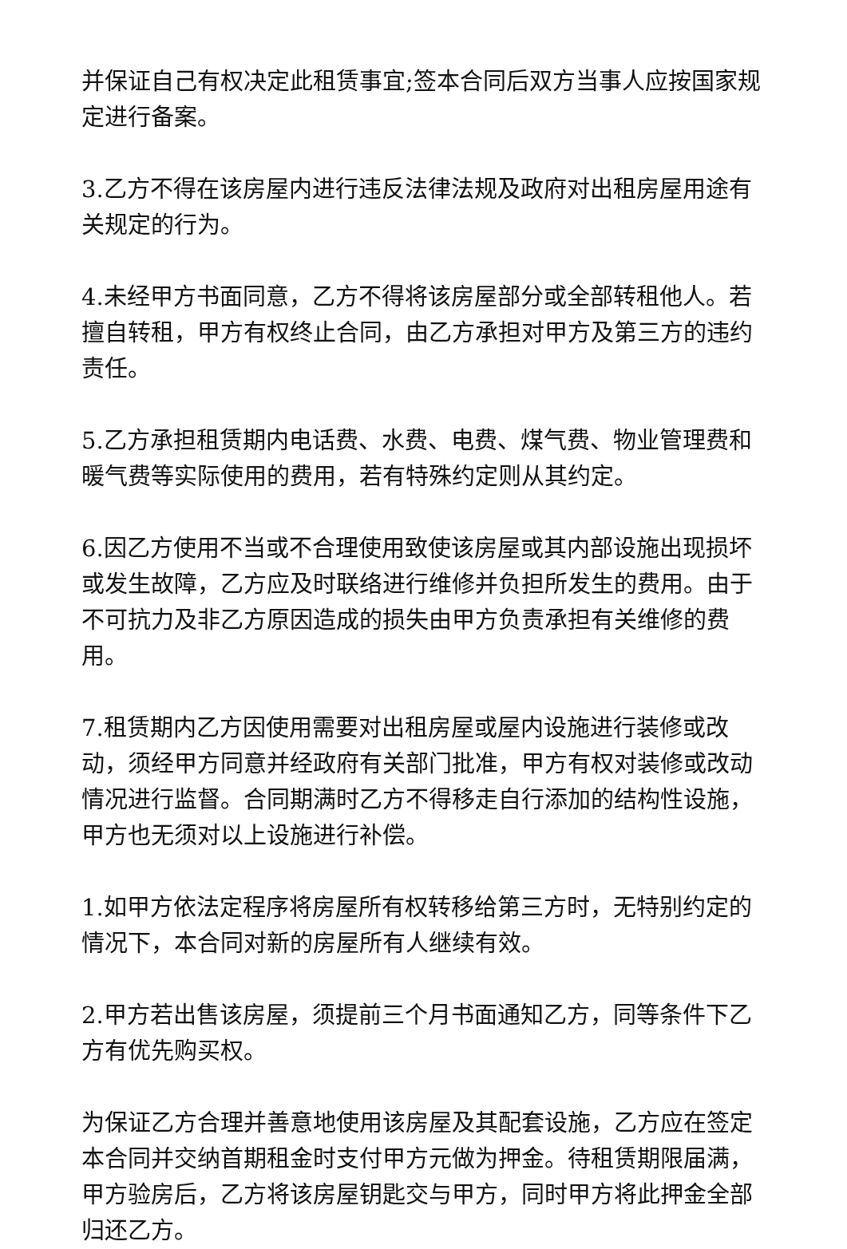并保证自己有权决定此租赁事宜;签本合同后双方当事人应按国家规定进行备案。
3.乙方不得在该房屋内进行违反法律法规及政府对出租房屋用途有关规定的行为。
4.未经甲方书面同意，乙方不得将该房屋部分或全部转租他人。若擅自转租，甲方有权终止合同，由乙方承担对甲方及第三方的违约责任。
5.乙方承担租赁期内电话费、水费、电费、煤气费、物业管理费和暖气费等实际使用的费用，若有特殊约定则从其约定。
6.因乙方使用不当或不合理使用致使该房屋或其内部设施出现损坏或发生故障，乙方应及时联络进行维修并负担所发生的费用。由于不可抗力及非乙方原因造成的损失由甲方负责承担有关维修的费用。
7.租赁期内乙方因使用需要对出租房屋或屋内设施进行装修或改动，须经甲方同意并经政府有关部门批准，甲方有权对装修或改动情况进行监督。合同期满时乙方不得移走自行添加的结构性设施，甲方也无须对以上设施进行补偿。
1.如甲方依法定程序将房屋所有权转移给第三方时，无特别约定的情况下，本合同对新的房屋所有人继续有效。
2.甲方若出售该房屋，须提前三个月书面通知乙方，同等条件下乙方有优先购买权。
为保证乙方合理并善意地使用该房屋及其配套设施，乙方应在签定本合同并交纳首期租金时支付甲方元做为押金。待租赁期限届满，甲方验房后，乙方将该房屋钥匙交与甲方，同时甲方将此押金全部归还乙方。